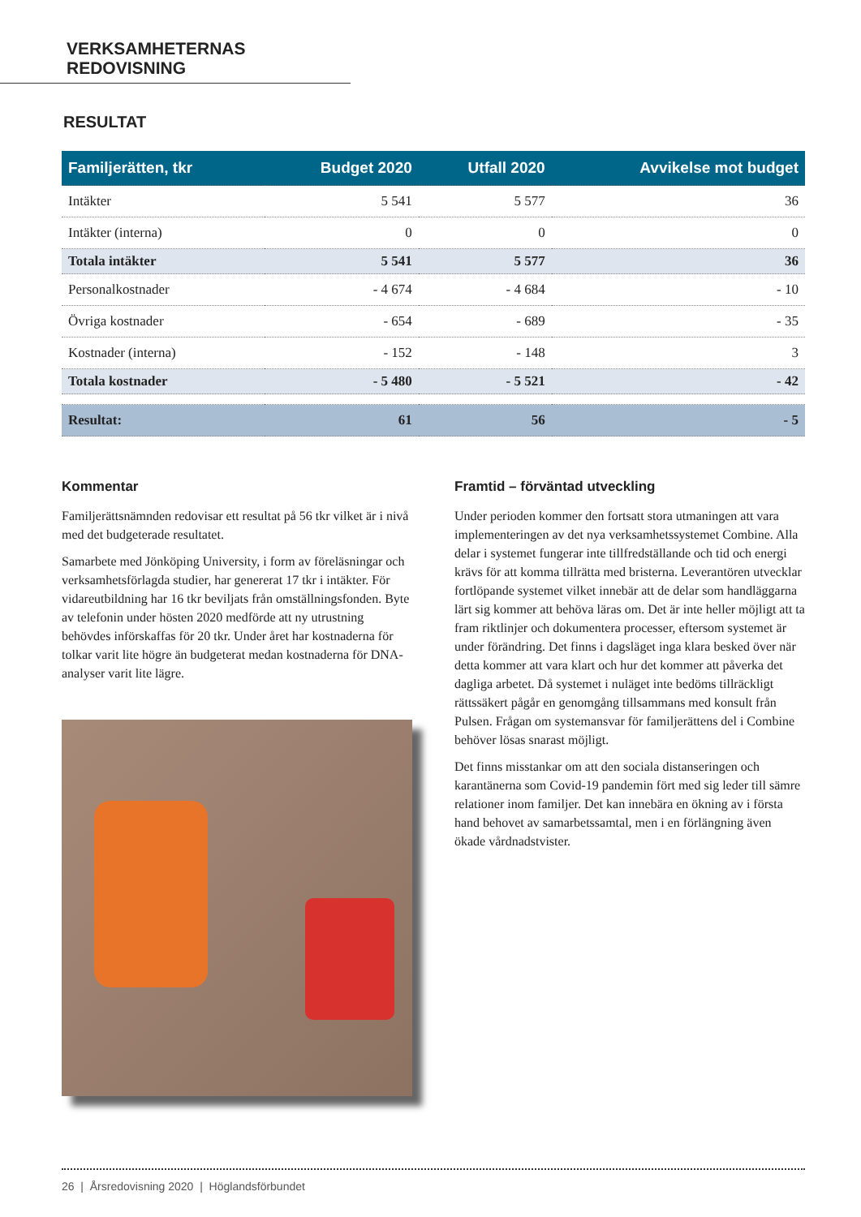VERKSAMHETERNAS REDOVISNING
RESULTAT
| Familjerätten, tkr | Budget 2020 | Utfall 2020 | Avvikelse mot budget |
| --- | --- | --- | --- |
| Intäkter | 5 541 | 5 577 | 36 |
| Intäkter (interna) | 0 | 0 | 0 |
| Totala intäkter | 5 541 | 5 577 | 36 |
| Personalkostnader | - 4 674 | - 4 684 | - 10 |
| Övriga kostnader | - 654 | - 689 | - 35 |
| Kostnader (interna) | - 152 | - 148 | 3 |
| Totala kostnader | - 5 480 | - 5 521 | - 42 |
| Resultat: | 61 | 56 | - 5 |
Kommentar
Familjerättsnämnden redovisar ett resultat på 56 tkr vilket är i nivå med det budgeterade resultatet.
Samarbete med Jönköping University, i form av föreläsningar och verksamhetsförlagda studier, har genererat 17 tkr i intäkter. För vidareutbildning har 16 tkr beviljats från omställnings­fonden. Byte av telefonin under hösten 2020 medförde att ny utrustning behövdes införskaffas för 20 tkr. Under året har kostnaderna för tolkar varit lite högre än budgeterat medan kostnaderna för DNA-analyser varit lite lägre.
Framtid – förväntad utveckling
Under perioden kommer den fortsatt stora utmaningen att vara implementeringen av det nya verksamhetssystemet Combine. Alla delar i systemet fungerar inte tillfredställande och tid och energi krävs för att komma tillrätta med bristerna. Leverantö­ren utvecklar fortlöpande systemet vilket innebär att de delar som handläggarna lärt sig kommer att behöva läras om. Det är inte heller möjligt att ta fram riktlinjer och dokumentera processer, eftersom systemet är under förändring. Det finns i dagsläget inga klara besked över när detta kommer att vara klart och hur det kommer att påverka det dagliga arbetet. Då systemet i nuläget inte bedöms tillräckligt rättssäkert pågår en genomgång tillsammans med konsult från Pulsen. Frågan om systemansvar för familjerättens del i Combine behöver lösas snarast möjligt.
Det finns misstankar om att den sociala distanseringen och karantänerna som Covid-19 pandemin fört med sig leder till sämre relationer inom familjer. Det kan innebära en ökning av i första hand behovet av samarbetssamtal, men i en förlängning även ökade vårdnadstvister.
26 | Årsredovisning 2020 | Höglandsförbundet